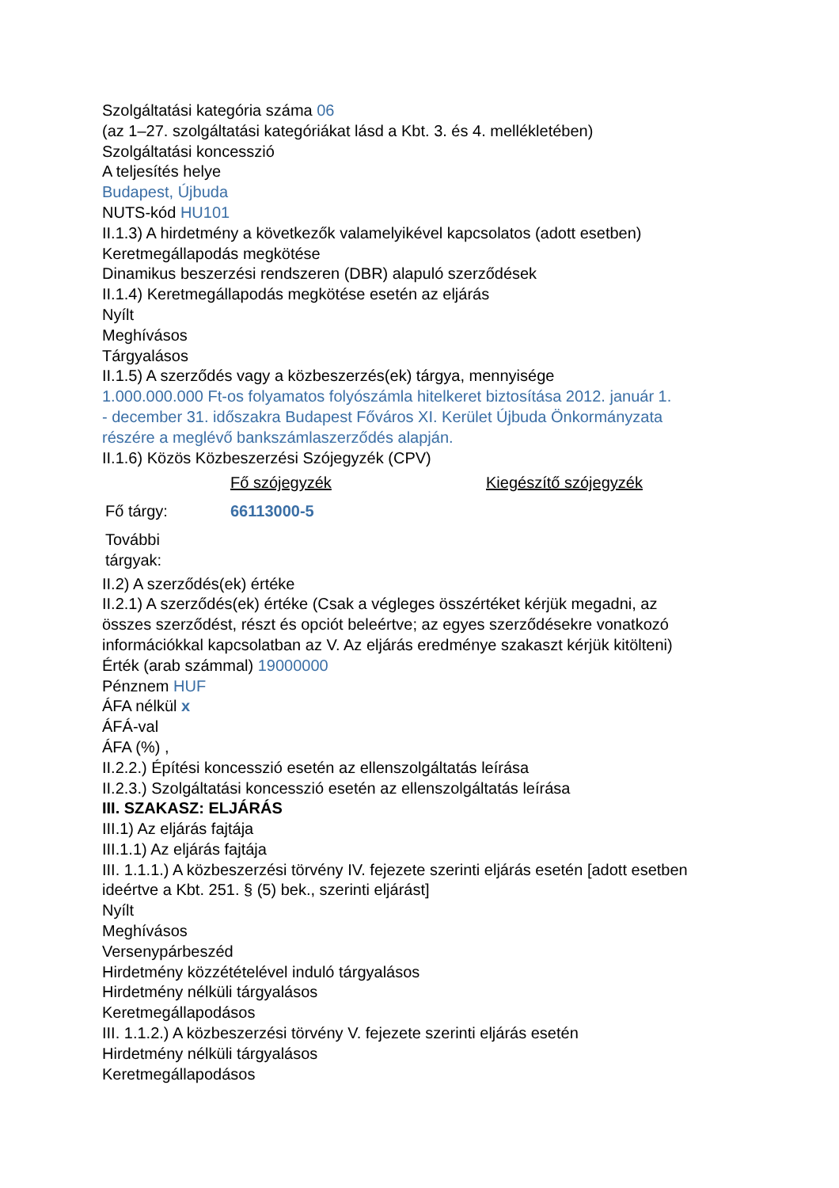Szolgáltatási kategória száma 06
(az 1–27. szolgáltatási kategóriákat lásd a Kbt. 3. és 4. mellékletében)
Szolgáltatási koncesszió
A teljesítés helye
Budapest, Újbuda
NUTS-kód HU101
II.1.3) A hirdetmény a következők valamelyikével kapcsolatos (adott esetben)
Keretmegállapodás megkötése
Dinamikus beszerzési rendszeren (DBR) alapuló szerződések
II.1.4) Keretmegállapodás megkötése esetén az eljárás
Nyílt
Meghívásos
Tárgyalásos
II.1.5) A szerződés vagy a közbeszerzés(ek) tárgya, mennyisége
1.000.000.000 Ft-os folyamatos folyószámla hitelkeret biztosítása 2012. január 1.
- december 31. időszakra Budapest Főváros XI. Kerület Újbuda Önkormányzata
részére a meglévő bankszámlaszerződés alapján.
II.1.6) Közös Közbeszerzési Szójegyzék (CPV)
| | Fő szójegyzék | Kiegészítő szójegyzék |
| Fő tárgy: | 66113000-5 | |
| További tárgyak: | | |
II.2) A szerződés(ek) értéke
II.2.1) A szerződés(ek) értéke (Csak a végleges összértéket kérjük megadni, az
összes szerződést, részt és opciót beleértve; az egyes szerződésekre vonatkozó
információkkal kapcsolatban az V. Az eljárás eredménye szakaszt kérjük kitölteni)
Érték (arab számmal) 19000000
Pénznem HUF
ÁFA nélkül x
ÁFÁ-val
ÁFA (%) ,
II.2.2.) Építési koncesszió esetén az ellenszolgáltatás leírása
II.2.3.) Szolgáltatási koncesszió esetén az ellenszolgáltatás leírása
III. SZAKASZ: ELJÁRÁS
III.1) Az eljárás fajtája
III.1.1) Az eljárás fajtája
III. 1.1.1.) A közbeszerzési törvény IV. fejezete szerinti eljárás esetén [adott esetben
ideértve a Kbt. 251. § (5) bek., szerinti eljárást]
Nyílt
Meghívásos
Versenypárbeszéd
Hirdetmény közzétételével induló tárgyalásos
Hirdetmény nélküli tárgyalásos
Keretmegállapodásos
III. 1.1.2.) A közbeszerzési törvény V. fejezete szerinti eljárás esetén
Hirdetmény nélküli tárgyalásos
Keretmegállapodásos